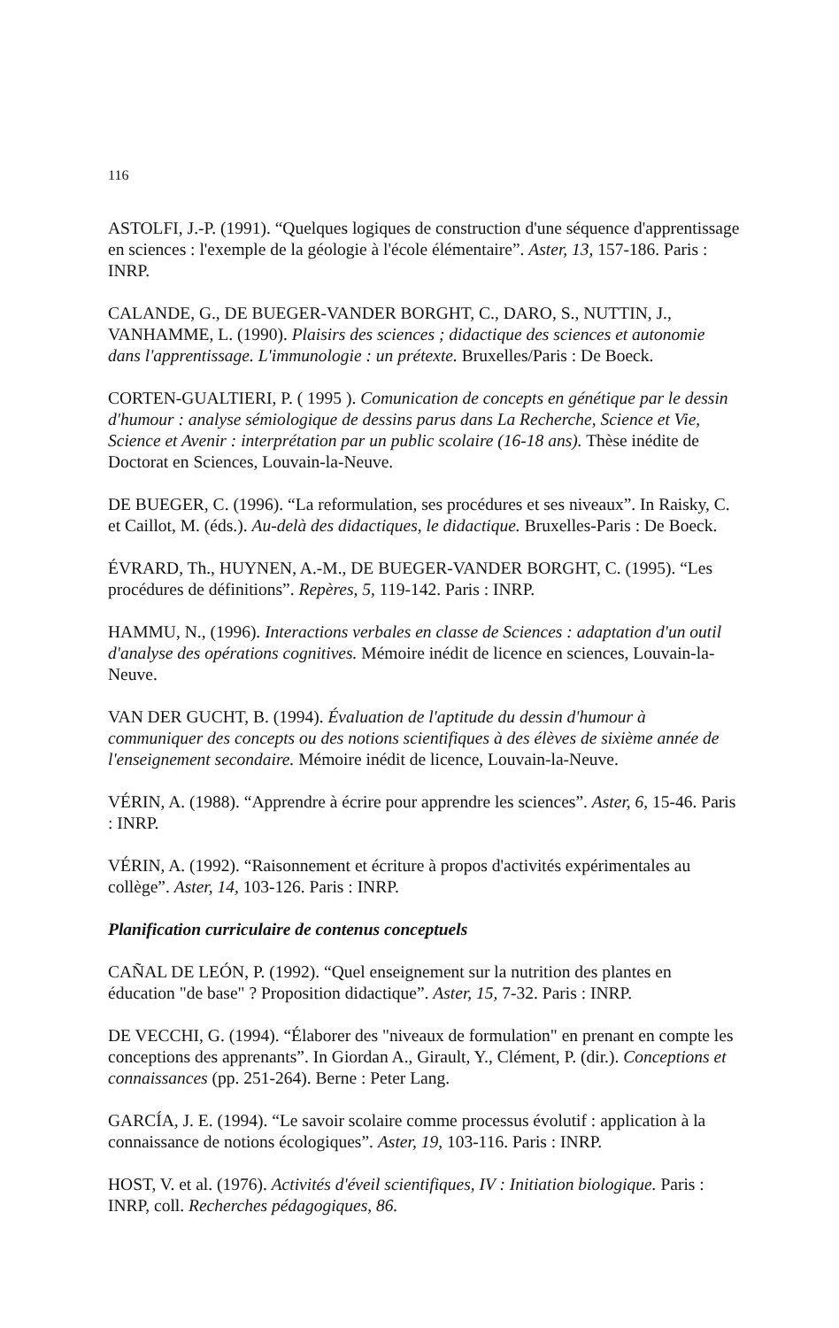116
ASTOLFI, J.-P. (1991). “Quelques logiques de construction d'une séquence d'apprentissage en sciences : l'exemple de la géologie à l'école élémentaire”. Aster, 13, 157-186. Paris : INRP.
CALANDE, G., DE BUEGER-VANDER BORGHT, C., DARO, S., NUTTIN, J., VANHAMME, L. (1990). Plaisirs des sciences ; didactique des sciences et autonomie dans l'apprentissage. L'immunologie : un prétexte. Bruxelles/Paris : De Boeck.
CORTEN-GUALTIERI, P. ( 1995 ). Comunication de concepts en génétique par le dessin d'humour : analyse sémiologique de dessins parus dans La Recherche, Science et Vie, Science et Avenir : interprétation par un public scolaire (16-18 ans). Thèse inédite de Doctorat en Sciences, Louvain-la-Neuve.
DE BUEGER, C. (1996). “La reformulation, ses procédures et ses niveaux”. In Raisky, C. et Caillot, M. (éds.). Au-delà des didactiques, le didactique. Bruxelles-Paris : De Boeck.
ÉVRARD, Th., HUYNEN, A.-M., DE BUEGER-VANDER BORGHT, C. (1995). “Les procédures de définitions”. Repères, 5, 119-142. Paris : INRP.
HAMMU, N., (1996). Interactions verbales en classe de Sciences : adaptation d'un outil d'analyse des opérations cognitives. Mémoire inédit de licence en sciences, Louvain-la-Neuve.
VAN DER GUCHT, B. (1994). Évaluation de l'aptitude du dessin d'humour à communiquer des concepts ou des notions scientifiques à des élèves de sixième année de l'enseignement secondaire. Mémoire inédit de licence, Louvain-la-Neuve.
VÉRIN, A. (1988). “Apprendre à écrire pour apprendre les sciences”. Aster, 6, 15-46. Paris : INRP.
VÉRIN, A. (1992). “Raisonnement et écriture à propos d'activités expérimentales au collège”. Aster, 14, 103-126. Paris : INRP.
Planification curriculaire de contenus conceptuels
CAÑAL DE LEÓN, P. (1992). “Quel enseignement sur la nutrition des plantes en éducation "de base" ? Proposition didactique”. Aster, 15, 7-32. Paris : INRP.
DE VECCHI, G. (1994). “Élaborer des "niveaux de formulation" en prenant en compte les conceptions des apprenants”. In Giordan A., Girault, Y., Clément, P. (dir.). Conceptions et connaissances (pp. 251-264). Berne : Peter Lang.
GARCÍA, J. E. (1994). “Le savoir scolaire comme processus évolutif : application à la connaissance de notions écologiques”. Aster, 19, 103-116. Paris : INRP.
HOST, V. et al. (1976). Activités d'éveil scientifiques, IV : Initiation biologique. Paris : INRP, coll. Recherches pédagogiques, 86.